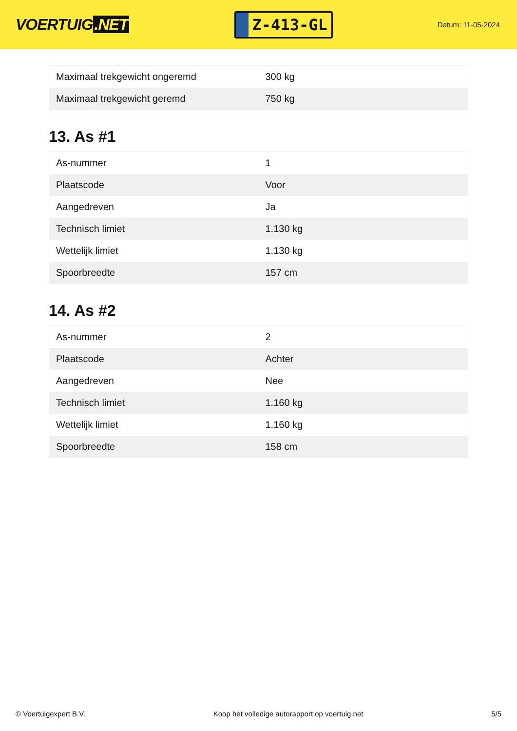VOERTUIG.NET
Z-413-GL
Datum: 11-05-2024
| Maximaal trekgewicht ongeremd | 300 kg |
| Maximaal trekgewicht geremd | 750 kg |
13. As #1
| As-nummer | 1 |
| Plaatscode | Voor |
| Aangedreven | Ja |
| Technisch limiet | 1.130 kg |
| Wettelijk limiet | 1.130 kg |
| Spoorbreedte | 157 cm |
14. As #2
| As-nummer | 2 |
| Plaatscode | Achter |
| Aangedreven | Nee |
| Technisch limiet | 1.160 kg |
| Wettelijk limiet | 1.160 kg |
| Spoorbreedte | 158 cm |
© Voertuigexpert B.V. Koop het volledige autorapport op voertuig.net 5/5